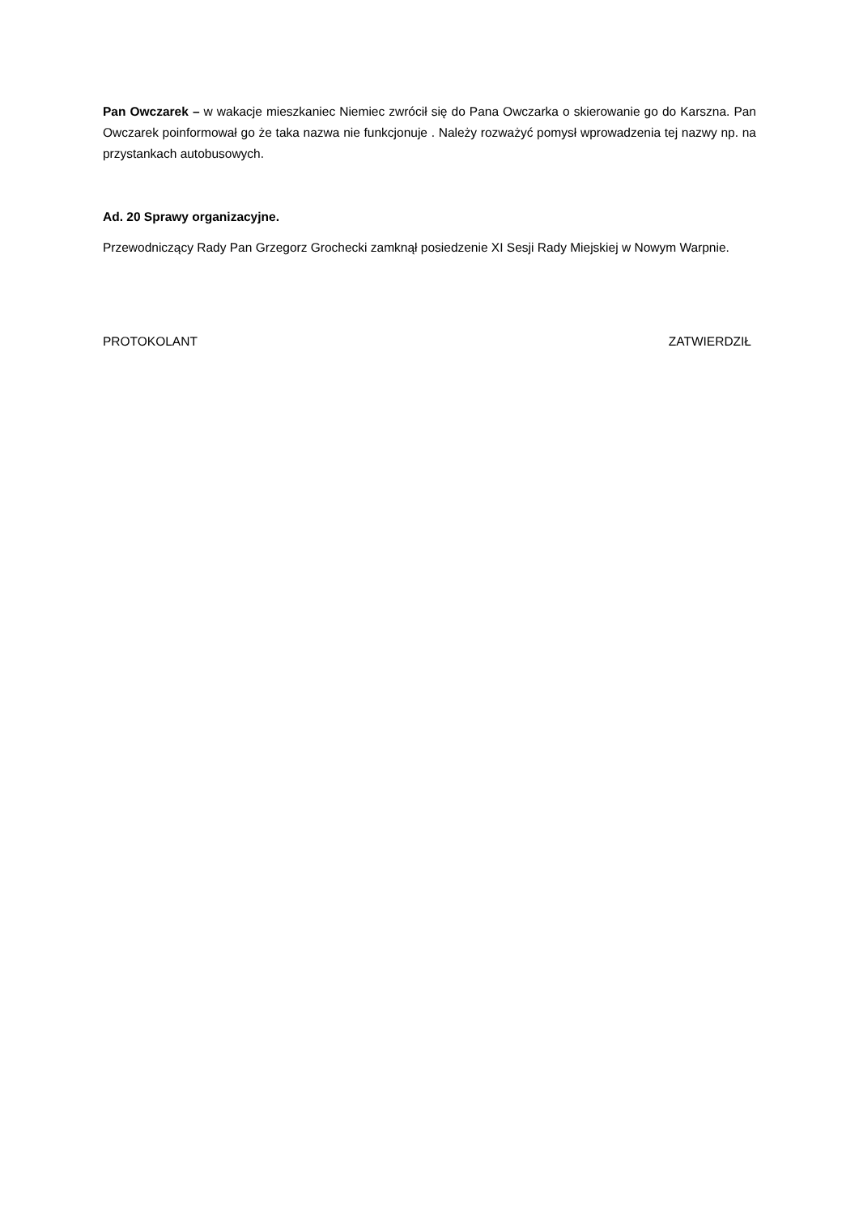Pan Owczarek – w wakacje mieszkaniec Niemiec zwrócił się do Pana Owczarka o skierowanie go do Karszna. Pan Owczarek poinformował go że taka nazwa nie funkcjonuje . Należy rozważyć pomysł wprowadzenia tej nazwy np. na przystankach autobusowych.
Ad. 20 Sprawy organizacyjne.
Przewodniczący Rady Pan Grzegorz Grochecki zamknął posiedzenie XI Sesji Rady Miejskiej w Nowym Warpnie.
PROTOKOLANT ZATWIERDZIŁ